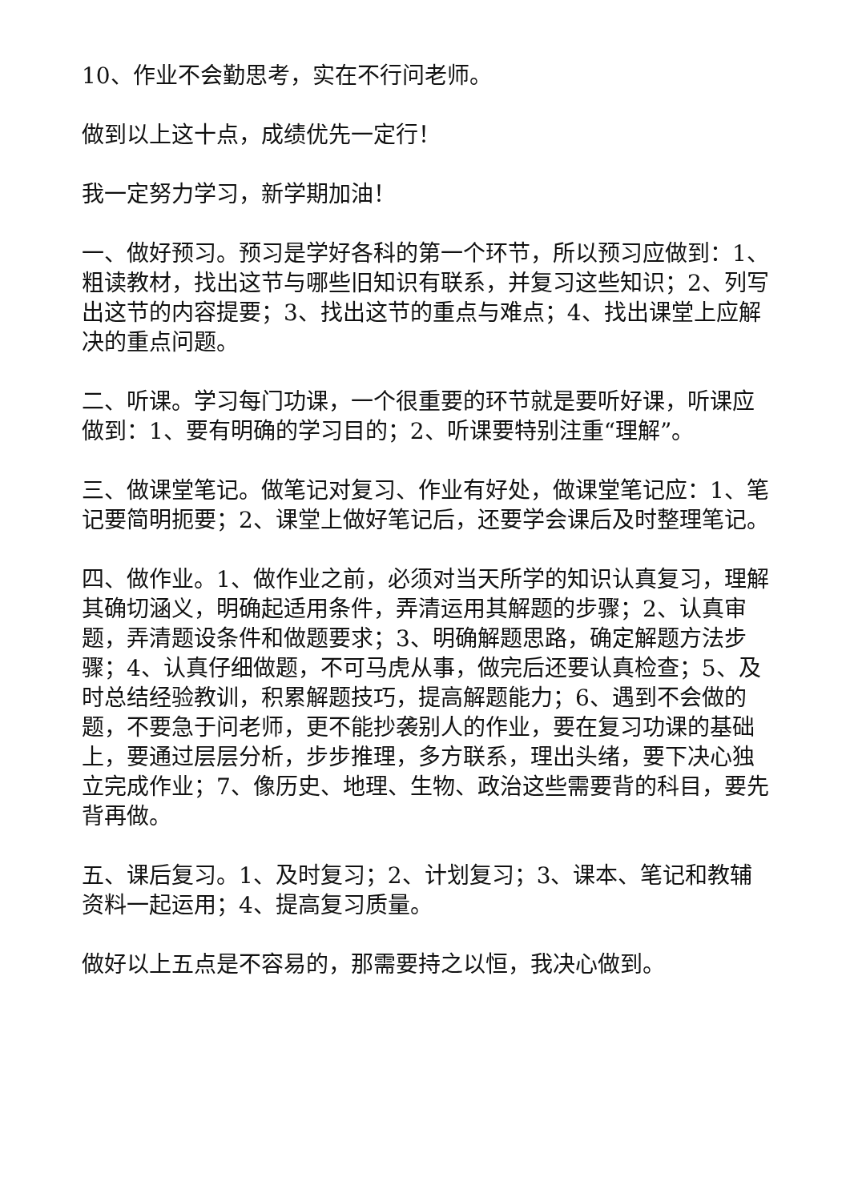10、作业不会勤思考，实在不行问老师。
做到以上这十点，成绩优先一定行！
我一定努力学习，新学期加油！
一、做好预习。预习是学好各科的第一个环节，所以预习应做到：1、粗读教材，找出这节与哪些旧知识有联系，并复习这些知识；2、列写出这节的内容提要；3、找出这节的重点与难点；4、找出课堂上应解决的重点问题。
二、听课。学习每门功课，一个很重要的环节就是要听好课，听课应做到：1、要有明确的学习目的；2、听课要特别注重“理解”。
三、做课堂笔记。做笔记对复习、作业有好处，做课堂笔记应：1、笔记要简明扼要；2、课堂上做好笔记后，还要学会课后及时整理笔记。
四、做作业。1、做作业之前，必须对当天所学的知识认真复习，理解其确切涵义，明确起适用条件，弄清运用其解题的步骤；2、认真审题，弄清题设条件和做题要求；3、明确解题思路，确定解题方法步骤；4、认真仔细做题，不可马虎从事，做完后还要认真检查；5、及时总结经验教训，积累解题技巧，提高解题能力；6、遇到不会做的题，不要急于问老师，更不能抄袭别人的作业，要在复习功课的基础上，要通过层层分析，步步推理，多方联系，理出头绪，要下决心独立完成作业；7、像历史、地理、生物、政治这些需要背的科目，要先背再做。
五、课后复习。1、及时复习；2、计划复习；3、课本、笔记和教辅资料一起运用；4、提高复习质量。
做好以上五点是不容易的，那需要持之以恒，我决心做到。